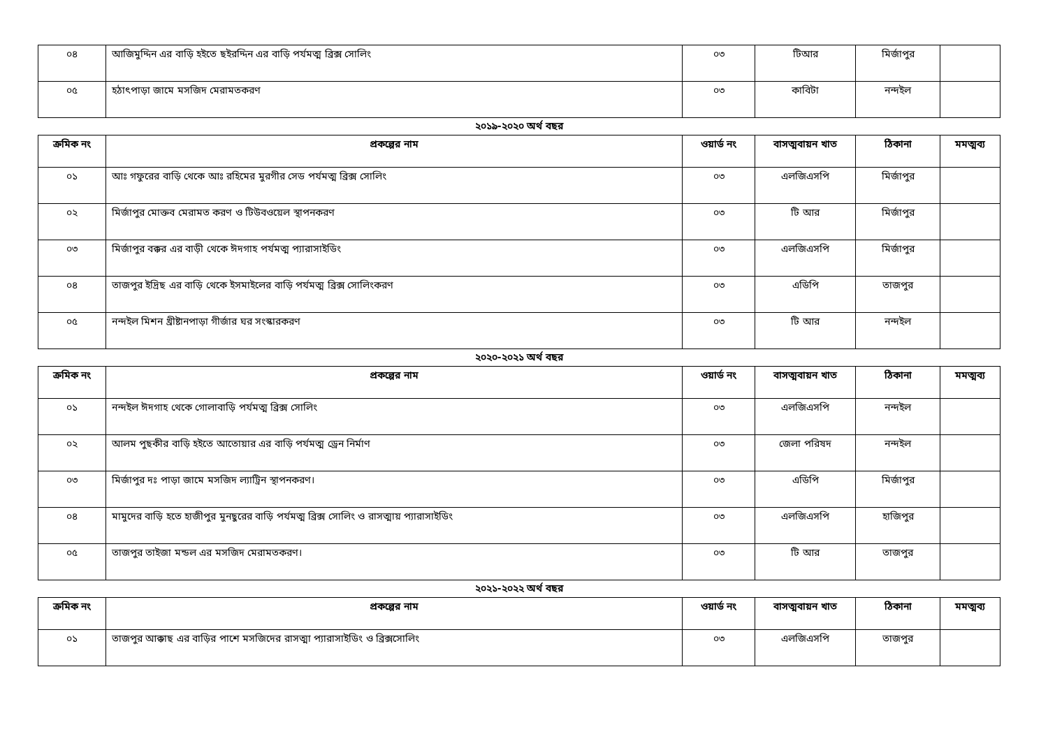| ০৪ | আজিমুদ্দিন এর বাড়ি হইতে ছইরদ্দিন এর বাড়ি পর্যমত্ম ব্রিক্স সোলিং | ০৩ | টিআর | মির্জাপুর | |
| ০৫ | হঠাৎপাড়া জামে মসজিদ মেরামতকরণ | ০৩ | কাবিটা | নন্দইল | |
২০১৯-২০২০ অর্থ বছর
| ক্রমিক নং | প্রকল্পের নাম | ওয়ার্ড নং | বাসত্মবায়ন খাত | ঠিকানা | মমত্মব্য |
| --- | --- | --- | --- | --- | --- |
| ০১ | আঃ গফুরের বাড়ি থেকে আঃ রহিমের মুরগীর সেড পর্যমত্ম ব্রিক্স সোলিং | ০৩ | এলজিএসপি | মির্জাপুর | |
| ০২ | মির্জাপুর মোক্তব মেরামত করণ ও টিউবওয়েল স্থাপনকরণ | ০৩ | টি আর | মির্জাপুর | |
| ০৩ | মির্জাপুর বক্কর এর বাড়ী থেকে ঈদগাহ পর্যমত্ম প্যারাসাইডিং | ০৩ | এলজিএসপি | মির্জাপুর | |
| ০৪ | তাজপুর ইদ্রিছ এর বাড়ি থেকে ইসমাইলের বাড়ি পর্যমত্ম ব্রিক্স সোলিংকরণ | ০৩ | এডিপি | তাজপুর | |
| ০৫ | নন্দইল মিশন খ্রীষ্টানপাড়া গীর্জার ঘর সংস্কারকরণ | ০৩ | টি আর | নন্দইল | |
২০২০-২০২১ অর্থ বছর
| ক্রমিক নং | প্রকল্পের নাম | ওয়ার্ড নং | বাসত্মবায়ন খাত | ঠিকানা | মমত্মব্য |
| --- | --- | --- | --- | --- | --- |
| ০১ | নন্দইল ঈদগাহ থেকে গোলাবাড়ি পর্যমত্ম ব্রিক্স সোলিং | ০৩ | এলজিএসপি | নন্দইল | |
| ০২ | আলম পুছকীর বাড়ি হইতে আতোয়ার এর বাড়ি পর্যমত্ম ড্রেন নির্মাণ | ০৩ | জেলা পরিষদ | নন্দইল | |
| ০৩ | মির্জাপুর দঃ পাড়া জামে মসজিদ ল্যাট্রিন স্থাপনকরণ। | ০৩ | এডিপি | মির্জাপুর | |
| ০৪ | মামুদের বাড়ি হতে হাজীপুর মুনছুরের বাড়ি পর্যমত্ম ব্রিক্স সোলিং ও রাসত্মায় প্যারাসাইডিং | ০৩ | এলজিএসপি | হাজিপুর | |
| ০৫ | তাজপুর তাইজা মন্ডল এর মসজিদ মেরামতকরণ। | ০৩ | টি আর | তাজপুর | |
২০২১-২০২২ অর্থ বছর
| ক্রমিক নং | প্রকল্পের নাম | ওয়ার্ড নং | বাসত্মবায়ন খাত | ঠিকানা | মমত্মব্য |
| --- | --- | --- | --- | --- | --- |
| ০১ | তাজপুর আক্কাছ এর বাড়ির পাশে মসজিদের রাসত্মা প্যারাসাইডিং ও ব্রিক্সসোলিং | ০৩ | এলজিএসপি | তাজপুর | |